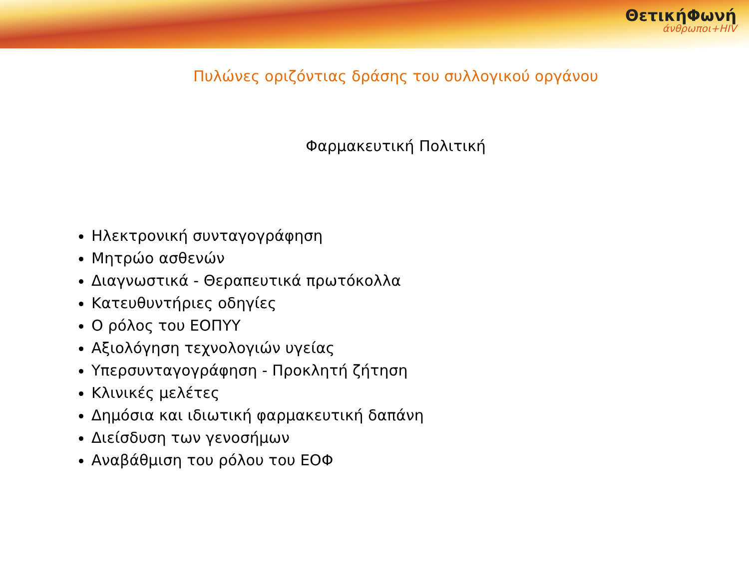ΘετικήΦωνή
άνθρωποι+HIV
Πυλώνες οριζόντιας δράσης του συλλογικού οργάνου
Φαρμακευτική Πολιτική
Ηλεκτρονική συνταγογράφηση
Μητρώο ασθενών
Διαγνωστικά - Θεραπευτικά πρωτόκολλα
Κατευθυντήριες οδηγίες
Ο ρόλος του ΕΟΠΥΥ
Αξιολόγηση τεχνολογιών υγείας
Υπερσυνταγογράφηση - Προκλητή ζήτηση
Κλινικές μελέτες
Δημόσια και ιδιωτική φαρμακευτική δαπάνη
Διείσδυση των γενοσήμων
Αναβάθμιση του ρόλου του ΕΟΦ